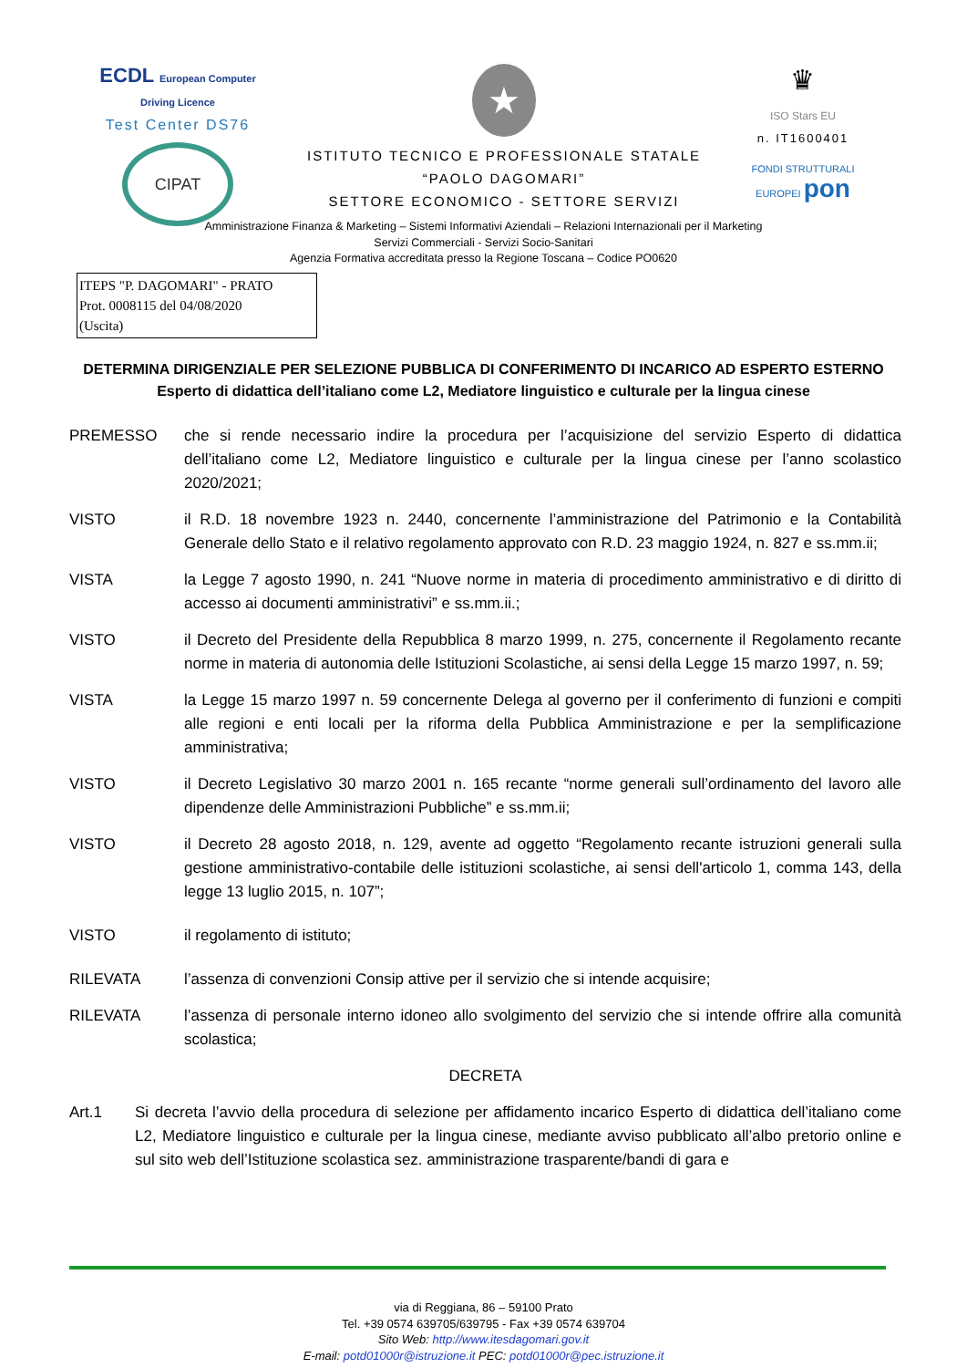ECDL European Computer Driving Licence
Test Center DS76
CIPAT
★
ISTITUTO TECNICO E PROFESSIONALE STATALE
“PAOLO DAGOMARI”
SETTORE ECONOMICO - SETTORE SERVIZI
♛
ISO Stars EU
n. IT1600401
FONDI STRUTTURALI EUROPEI pon
Amministrazione Finanza & Marketing – Sistemi Informativi Aziendali – Relazioni Internazionali per il Marketing
Servizi Commerciali - Servizi Socio-Sanitari
Agenzia Formativa accreditata presso la Regione Toscana – Codice PO0620
ITEPS "P. DAGOMARI" - PRATO
Prot. 0008115 del 04/08/2020
(Uscita)
DETERMINA DIRIGENZIALE PER SELEZIONE PUBBLICA DI CONFERIMENTO DI INCARICO AD ESPERTO ESTERNO
Esperto di didattica dell’italiano come L2, Mediatore linguistico e culturale per la lingua cinese
PREMESSO che si rende necessario indire la procedura per l’acquisizione del servizio Esperto di didattica dell’italiano come L2, Mediatore linguistico e culturale per la lingua cinese per l’anno scolastico 2020/2021;
VISTO il R.D. 18 novembre 1923 n. 2440, concernente l’amministrazione del Patrimonio e la Contabilità Generale dello Stato e il relativo regolamento approvato con R.D. 23 maggio 1924, n. 827 e ss.mm.ii;
VISTA la Legge 7 agosto 1990, n. 241 “Nuove norme in materia di procedimento amministrativo e di diritto di accesso ai documenti amministrativi” e ss.mm.ii.;
VISTO il Decreto del Presidente della Repubblica 8 marzo 1999, n. 275, concernente il Regolamento recante norme in materia di autonomia delle Istituzioni Scolastiche, ai sensi della Legge 15 marzo 1997, n. 59;
VISTA la Legge 15 marzo 1997 n. 59 concernente Delega al governo per il conferimento di funzioni e compiti alle regioni e enti locali per la riforma della Pubblica Amministrazione e per la semplificazione amministrativa;
VISTO il Decreto Legislativo 30 marzo 2001 n. 165 recante “norme generali sull’ordinamento del lavoro alle dipendenze delle Amministrazioni Pubbliche” e ss.mm.ii;
VISTO il Decreto 28 agosto 2018, n. 129, avente ad oggetto “Regolamento recante istruzioni generali sulla gestione amministrativo-contabile delle istituzioni scolastiche, ai sensi dell'articolo 1, comma 143, della legge 13 luglio 2015, n. 107”;
VISTO il regolamento di istituto;
RILEVATA l’assenza di convenzioni Consip attive per il servizio che si intende acquisire;
RILEVATA l’assenza di personale interno idoneo allo svolgimento del servizio che si intende offrire alla comunità scolastica;
DECRETA
Art.1 Si decreta l’avvio della procedura di selezione per affidamento incarico Esperto di didattica dell’italiano come L2, Mediatore linguistico e culturale per la lingua cinese, mediante avviso pubblicato all’albo pretorio online e sul sito web dell’Istituzione scolastica sez. amministrazione trasparente/bandi di gara e
via di Reggiana, 86 – 59100 Prato
Tel. +39 0574 639705/639795 - Fax +39 0574 639704
Sito Web: http://www.itesdagomari.gov.it
E-mail: potd01000r@istruzione.it PEC: potd01000r@pec.istruzione.it